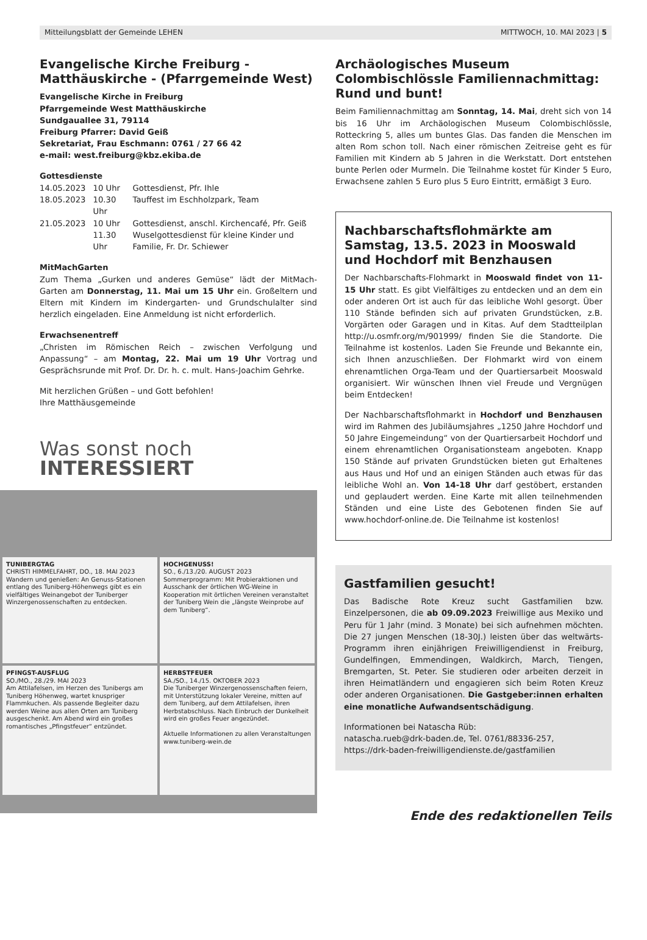Mitteilungsblatt der Gemeinde LEHEN MITTWOCH, 10. MAI 2023 | 5
Evangelische Kirche Freiburg - Matthäuskirche - (Pfarrgemeinde West)
Evangelische Kirche in Freiburg
Pfarrgemeinde West Matthäuskirche
Sundgauallee 31, 79114
Freiburg Pfarrer: David Geiß
Sekretariat, Frau Eschmann: 0761 / 27 66 42
e-mail: west.freiburg@kbz.ekiba.de
Gottesdienste
| 14.05.2023 | 10 Uhr | Gottesdienst, Pfr. Ihle |
| 18.05.2023 | 10.30 Uhr | Tauffest im Eschholzpark, Team |
| 21.05.2023 | 10 Uhr | Gottesdienst, anschl. Kirchencafé, Pfr. Geiß |
| | 11.30 Uhr | Wuselgottesdienst für kleine Kinder und Familie, Fr. Dr. Schiewer |
MitMachGarten
Zum Thema „Gurken und anderes Gemüse“ lädt der MitMach-Garten am Donnerstag, 11. Mai um 15 Uhr ein. Großeltern und Eltern mit Kindern im Kindergarten- und Grundschulalter sind herzlich eingeladen. Eine Anmeldung ist nicht erforderlich.
Erwachsenentreff
„Christen im Römischen Reich – zwischen Verfolgung und Anpassung“ – am Montag, 22. Mai um 19 Uhr Vortrag und Gesprächsrunde mit Prof. Dr. Dr. h. c. mult. Hans-Joachim Gehrke.
Mit herzlichen Grüßen – und Gott befohlen!
Ihre Matthäusgemeinde
Was sonst noch
INTERESSIERT
TUNIBERGTAG
CHRISTI HIMMELFAHRT, DO., 18. MAI 2023
Wandern und genießen: An Genuss-Stationen entlang des Tuniberg-Höhenwegs gibt es ein vielfältiges Weinangebot der Tuniberger Winzergenossenschaften zu entdecken.
HOCHGENUSS!
SO., 6./13./20. AUGUST 2023
Sommerprogramm: Mit Probieraktionen und Ausschank der örtlichen WG-Weine in Kooperation mit örtlichen Vereinen veranstaltet der Tuniberg Wein die „längste Weinprobe auf dem Tuniberg“.
PFINGST-AUSFLUG
SO./MO., 28./29. MAI 2023
Am Attilafelsen, im Herzen des Tunibergs am Tuniberg Höhenweg, wartet knuspriger Flammkuchen. Als passende Begleiter dazu werden Weine aus allen Orten am Tuniberg ausgeschenkt. Am Abend wird ein großes romantisches „Pfingstfeuer“ entzündet.
HERBSTFEUER
SA./SO., 14./15. OKTOBER 2023
Die Tuniberger Winzergenossenschaften feiern, mit Unterstützung lokaler Vereine, mitten auf dem Tuniberg, auf dem Attilafelsen, ihren Herbstabschluss. Nach Einbruch der Dunkelheit wird ein großes Feuer angezündet.
Aktuelle Informationen zu allen Veranstaltungen www.tuniberg-wein.de
Archäologisches Museum Colombischlössle Familiennachmittag: Rund und bunt!
Beim Familiennachmittag am Sonntag, 14. Mai, dreht sich von 14 bis 16 Uhr im Archäologischen Museum Colombischlössle, Rotteckring 5, alles um buntes Glas. Das fanden die Menschen im alten Rom schon toll. Nach einer römischen Zeitreise geht es für Familien mit Kindern ab 5 Jahren in die Werkstatt. Dort entstehen bunte Perlen oder Murmeln. Die Teilnahme kostet für Kinder 5 Euro, Erwachsene zahlen 5 Euro plus 5 Euro Eintritt, ermäßigt 3 Euro.
Nachbarschaftsflohmärkte am Samstag, 13.5. 2023 in Mooswald und Hochdorf mit Benzhausen
Der Nachbarschafts-Flohmarkt in Mooswald findet von 11-15 Uhr statt. Es gibt Vielfältiges zu entdecken und an dem ein oder anderen Ort ist auch für das leibliche Wohl gesorgt. Über 110 Stände befinden sich auf privaten Grundstücken, z.B. Vorgärten oder Garagen und in Kitas. Auf dem Stadtteilplan http://u.osmfr.org/m/901999/ finden Sie die Standorte. Die Teilnahme ist kostenlos. Laden Sie Freunde und Bekannte ein, sich Ihnen anzuschließen. Der Flohmarkt wird von einem ehrenamtlichen Orga-Team und der Quartiersarbeit Mooswald organisiert. Wir wünschen Ihnen viel Freude und Vergnügen beim Entdecken!
Der Nachbarschaftsflohmarkt in Hochdorf und Benzhausen wird im Rahmen des Jubiläumsjahres „1250 Jahre Hochdorf und 50 Jahre Eingemeindung“ von der Quartiersarbeit Hochdorf und einem ehrenamtlichen Organisationsteam angeboten. Knapp 150 Stände auf privaten Grundstücken bieten gut Erhaltenes aus Haus und Hof und an einigen Ständen auch etwas für das leibliche Wohl an. Von 14-18 Uhr darf gestöbert, erstanden und geplaudert werden. Eine Karte mit allen teilnehmenden Ständen und eine Liste des Gebotenen finden Sie auf www.hochdorf-online.de. Die Teilnahme ist kostenlos!
Gastfamilien gesucht!
Das Badische Rote Kreuz sucht Gastfamilien bzw. Einzelpersonen, die ab 09.09.2023 Freiwillige aus Mexiko und Peru für 1 Jahr (mind. 3 Monate) bei sich aufnehmen möchten. Die 27 jungen Menschen (18-30J.) leisten über das weltwärts-Programm ihren einjährigen Freiwilligendienst in Freiburg, Gundelfingen, Emmendingen, Waldkirch, March, Tiengen, Bremgarten, St. Peter. Sie studieren oder arbeiten derzeit in ihren Heimatländern und engagieren sich beim Roten Kreuz oder anderen Organisationen. Die Gastgeber:innen erhalten eine monatliche Aufwandsentschädigung.
Informationen bei Natascha Rüb:
natascha.rueb@drk-baden.de, Tel. 0761/88336-257,
https://drk-baden-freiwilligendienste.de/gastfamilien
Ende des redaktionellen Teils